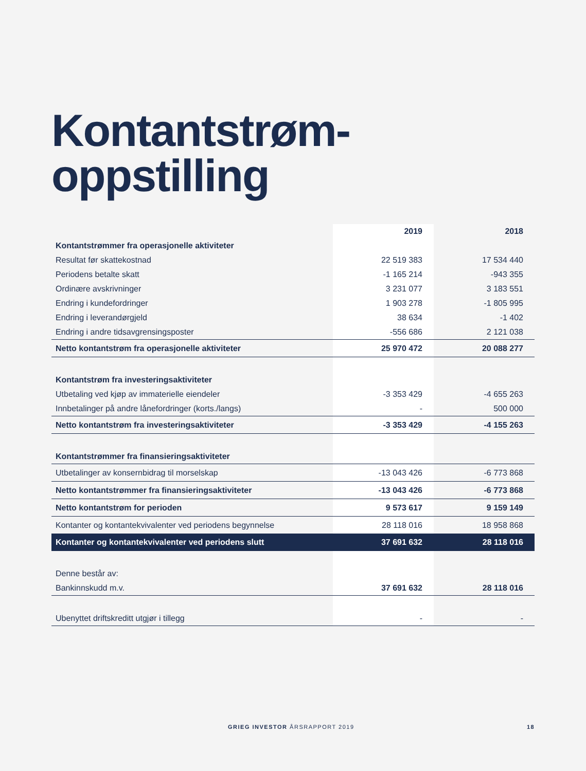Kontantstrøm-
oppstilling
| | 2019 | 2018 |
| --- | --- | --- |
| Kontantstrømmer fra operasjonelle aktiviteter | | |
| Resultat før skattekostnad | 22 519 383 | 17 534 440 |
| Periodens betalte skatt | -1 165 214 | -943 355 |
| Ordinære avskrivninger | 3 231 077 | 3 183 551 |
| Endring i kundefordringer | 1 903 278 | -1 805 995 |
| Endring i leverandørgjeld | 38 634 | -1 402 |
| Endring i andre tidsavgrensingsposter | -556 686 | 2 121 038 |
| Netto kontantstrøm fra operasjonelle aktiviteter | 25 970 472 | 20 088 277 |
| Kontantstrøm fra investeringsaktiviteter | | |
| Utbetaling ved kjøp av immaterielle eiendeler | -3 353 429 | -4 655 263 |
| Innbetalinger på andre lånefordringer (korts./langs) | - | 500 000 |
| Netto kontantstrøm fra investeringsaktiviteter | -3 353 429 | -4 155 263 |
| Kontantstrømmer fra finansieringsaktiviteter | | |
| Utbetalinger av konsernbidrag til morselskap | -13 043 426 | -6 773 868 |
| Netto kontantstrømmer fra finansieringsaktiviteter | -13 043 426 | -6 773 868 |
| Netto kontantstrøm for perioden | 9 573 617 | 9 159 149 |
| Kontanter og kontantekvivalenter ved periodens begynnelse | 28 118 016 | 18 958 868 |
| Kontanter og kontantekvivalenter ved periodens slutt | 37 691 632 | 28 118 016 |
| Denne består av: | | |
| Bankinnskudd m.v. | 37 691 632 | 28 118 016 |
| Ubenyttet driftskreditt utgjør i tillegg | - | - |
GRIEG INVESTOR ÅRSRAPPORT 2019 18